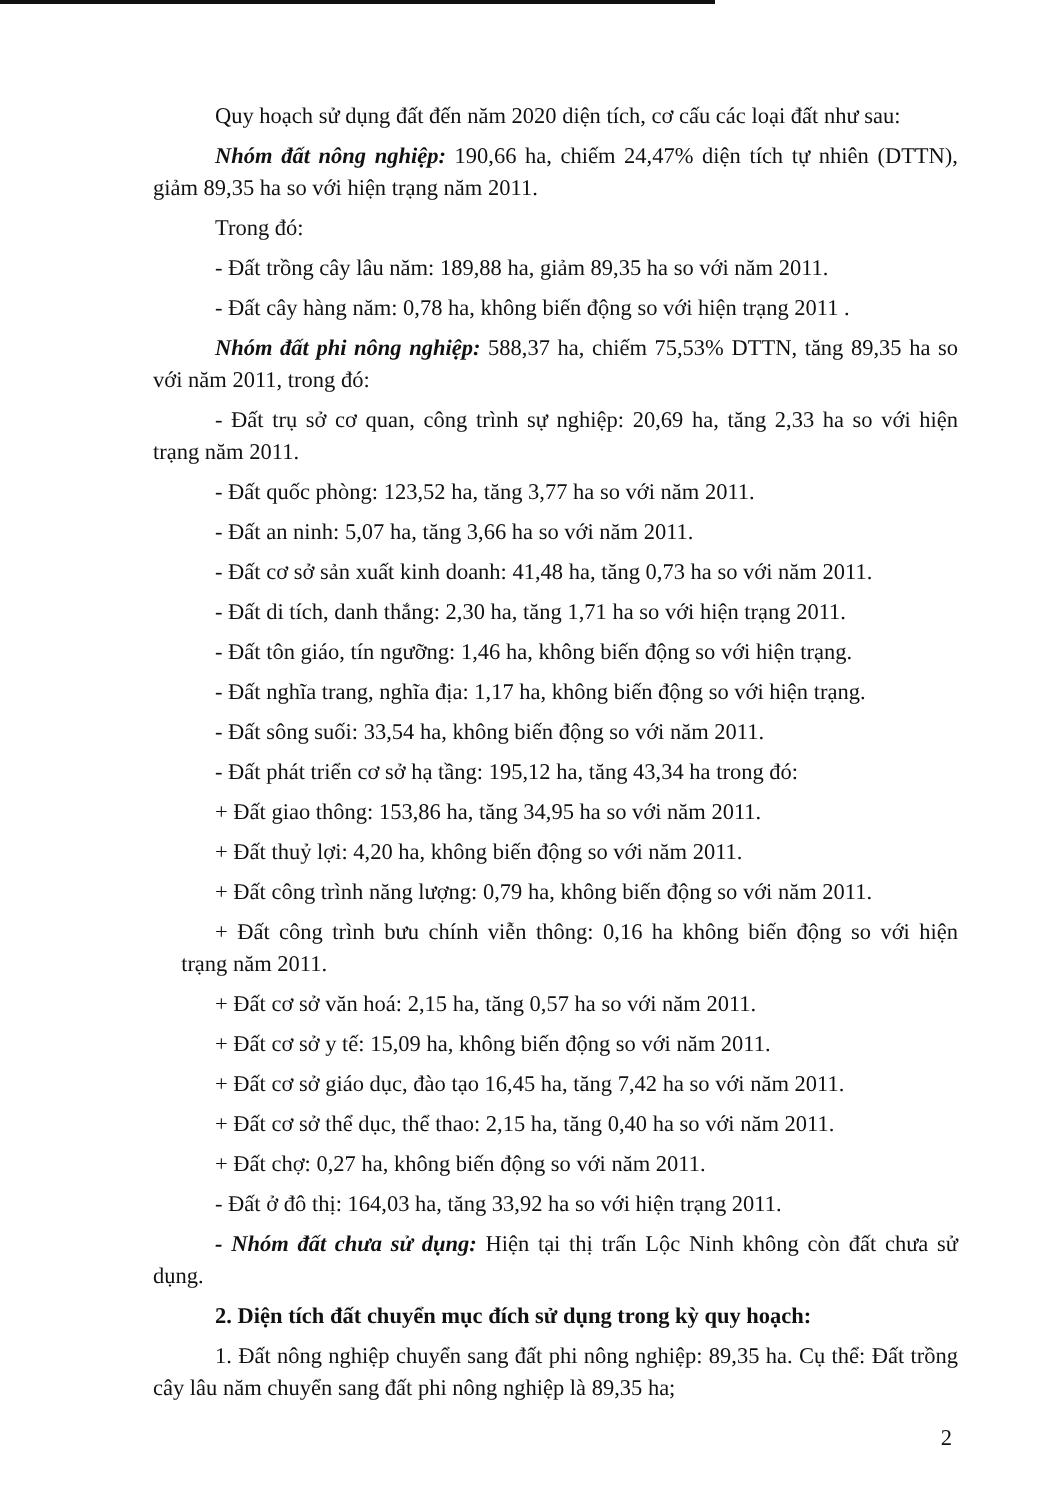Quy hoạch sử dụng đất đến năm 2020 diện tích, cơ cấu các loại đất như sau:
Nhóm đất nông nghiệp: 190,66 ha, chiếm 24,47% diện tích tự nhiên (DTTN), giảm 89,35 ha so với hiện trạng năm 2011.
Trong đó:
- Đất trồng cây lâu năm: 189,88 ha, giảm 89,35 ha so với năm 2011.
- Đất cây hàng năm: 0,78 ha, không biến động so với hiện trạng 2011 .
Nhóm đất phi nông nghiệp: 588,37 ha, chiếm 75,53% DTTN, tăng 89,35 ha so với năm 2011, trong đó:
- Đất trụ sở cơ quan, công trình sự nghiệp: 20,69 ha, tăng 2,33 ha so với hiện trạng năm 2011.
- Đất quốc phòng: 123,52 ha, tăng 3,77 ha so với năm 2011.
- Đất an ninh: 5,07 ha, tăng 3,66 ha so với năm 2011.
- Đất cơ sở sản xuất kinh doanh: 41,48 ha, tăng 0,73 ha so với năm 2011.
- Đất di tích, danh thắng: 2,30 ha, tăng 1,71 ha so với hiện trạng 2011.
- Đất tôn giáo, tín ngưỡng: 1,46 ha, không biến động so với hiện trạng.
- Đất nghĩa trang, nghĩa địa: 1,17 ha, không biến động so với hiện trạng.
- Đất sông suối: 33,54 ha, không biến động so với năm 2011.
- Đất phát triển cơ sở hạ tầng: 195,12 ha, tăng 43,34 ha trong đó:
+ Đất giao thông: 153,86 ha, tăng 34,95 ha so với năm 2011.
+ Đất thuỷ lợi: 4,20 ha, không biến động so với năm 2011.
+ Đất công trình năng lượng: 0,79 ha, không biến động so với năm 2011.
+ Đất công trình bưu chính viễn thông: 0,16 ha không biến động so với hiện trạng năm 2011.
+ Đất cơ sở văn hoá: 2,15 ha, tăng 0,57 ha so với năm 2011.
+ Đất cơ sở y tế: 15,09 ha, không biến động so với năm 2011.
+ Đất cơ sở giáo dục, đào tạo 16,45 ha, tăng 7,42 ha so với năm 2011.
+ Đất cơ sở thể dục, thể thao: 2,15 ha, tăng 0,40 ha so với năm 2011.
+ Đất chợ: 0,27 ha, không biến động so với năm 2011.
- Đất ở đô thị: 164,03 ha, tăng 33,92 ha so với hiện trạng 2011.
- Nhóm đất chưa sử dụng: Hiện tại thị trấn Lộc Ninh không còn đất chưa sử dụng.
2. Diện tích đất chuyển mục đích sử dụng trong kỳ quy hoạch:
1. Đất nông nghiệp chuyển sang đất phi nông nghiệp: 89,35 ha. Cụ thể: Đất trồng cây lâu năm chuyển sang đất phi nông nghiệp là 89,35 ha;
2